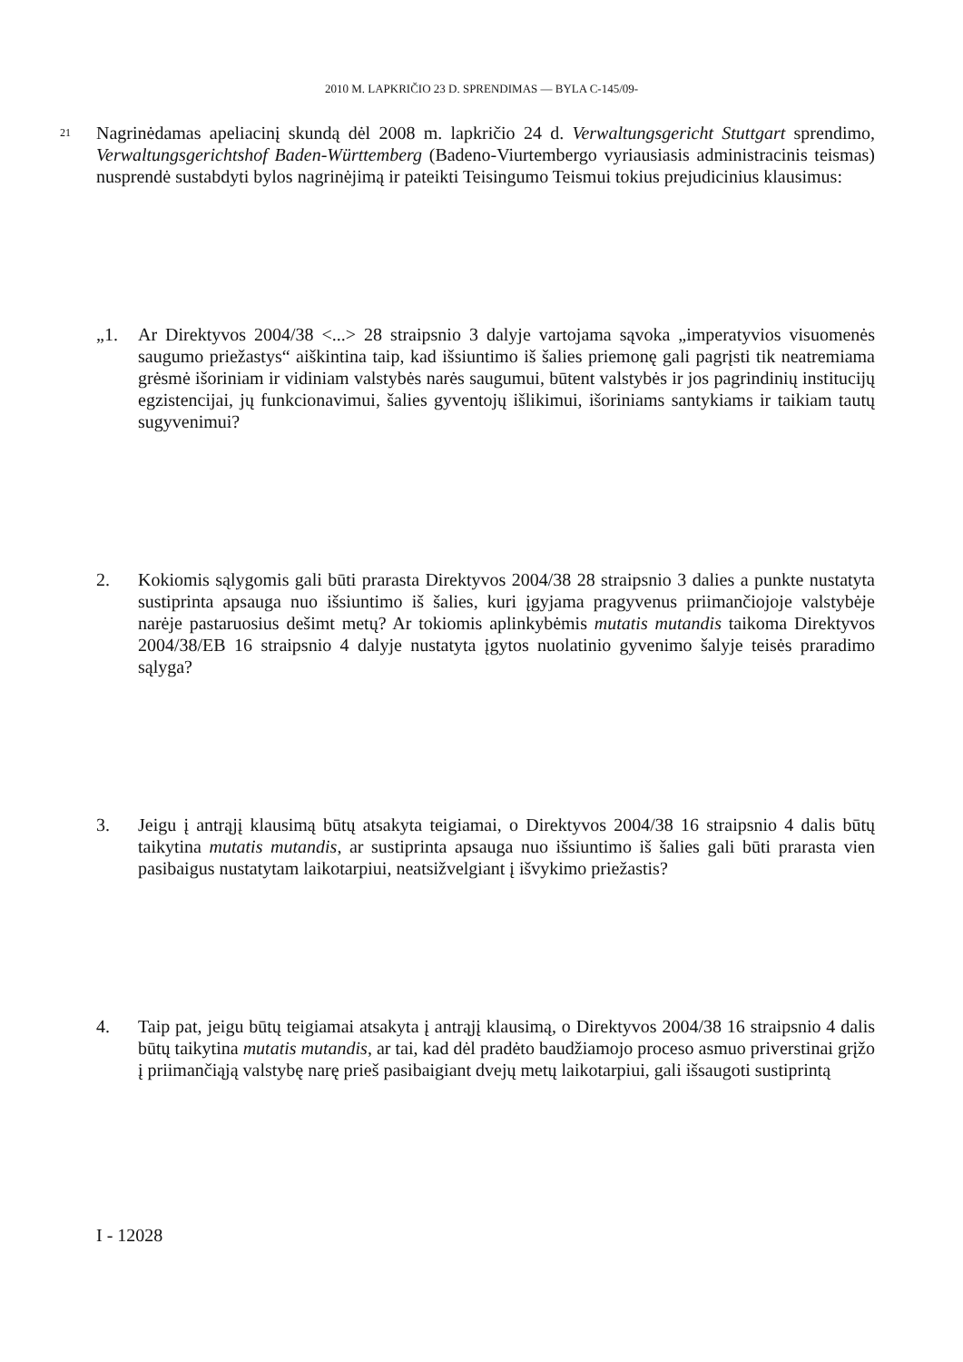2010 M. LAPKRIČIO 23 D. SPRENDIMAS — BYLA C-145/09-
21
Nagrinėdamas apeliacinį skundą dėl 2008 m. lapkričio 24 d. Verwaltungsgericht Stuttgart sprendimo, Verwaltungsgerichtshof Baden-Württemberg (Badeno-Viurtembergo vyriausiasis administracinis teismas) nusprendė sustabdyti bylos nagrinėjimą ir pateikti Teisingumo Teismui tokius prejudicinius klausimus:
„1. Ar Direktyvos 2004/38 <...> 28 straipsnio 3 dalyje vartojama sąvoka „imperatyvios visuomenės saugumo priežastys“ aiškintina taip, kad išsiuntimo iš šalies priemonę gali pagrįsti tik neatremiama grėsmė išoriniam ir vidiniam valstybės narės saugumui, būtent valstybės ir jos pagrindinių institucijų egzistencijai, jų funkcionavimui, šalies gyventojų išlikimui, išoriniams santykiams ir taikiam tautų sugyvenimui?
2. Kokiomis sąlygomis gali būti prarasta Direktyvos 2004/38 28 straipsnio 3 dalies a punkte nustatyta sustiprinta apsauga nuo išsiuntimo iš šalies, kuri įgyjama pragyvenus priimančiojoje valstybėje narėje pastaruosius dešimt metų? Ar tokiomis aplinkybėmis mutatis mutandis taikoma Direktyvos 2004/38/EB 16 straipsnio 4 dalyje nustatyta įgytos nuolatinio gyvenimo šalyje teisės praradimo sąlyga?
3. Jeigu į antrąjį klausimą būtų atsakyta teigiamai, o Direktyvos 2004/38 16 straipsnio 4 dalis būtų taikytina mutatis mutandis, ar sustiprinta apsauga nuo išsiuntimo iš šalies gali būti prarasta vien pasibaigus nustatytam laikotarpiui, neatsižvelgiant į išvykimo priežastis?
4. Taip pat, jeigu būtų teigiamai atsakyta į antrąjį klausimą, o Direktyvos 2004/38 16 straipsnio 4 dalis būtų taikytina mutatis mutandis, ar tai, kad dėl pradėto baudžiamojo proceso asmuo priverstinai grįžo į priimančiąją valstybę narę prieš pasibaigiant dvejų metų laikotarpiui, gali išsaugoti sustiprintą
I - 12028